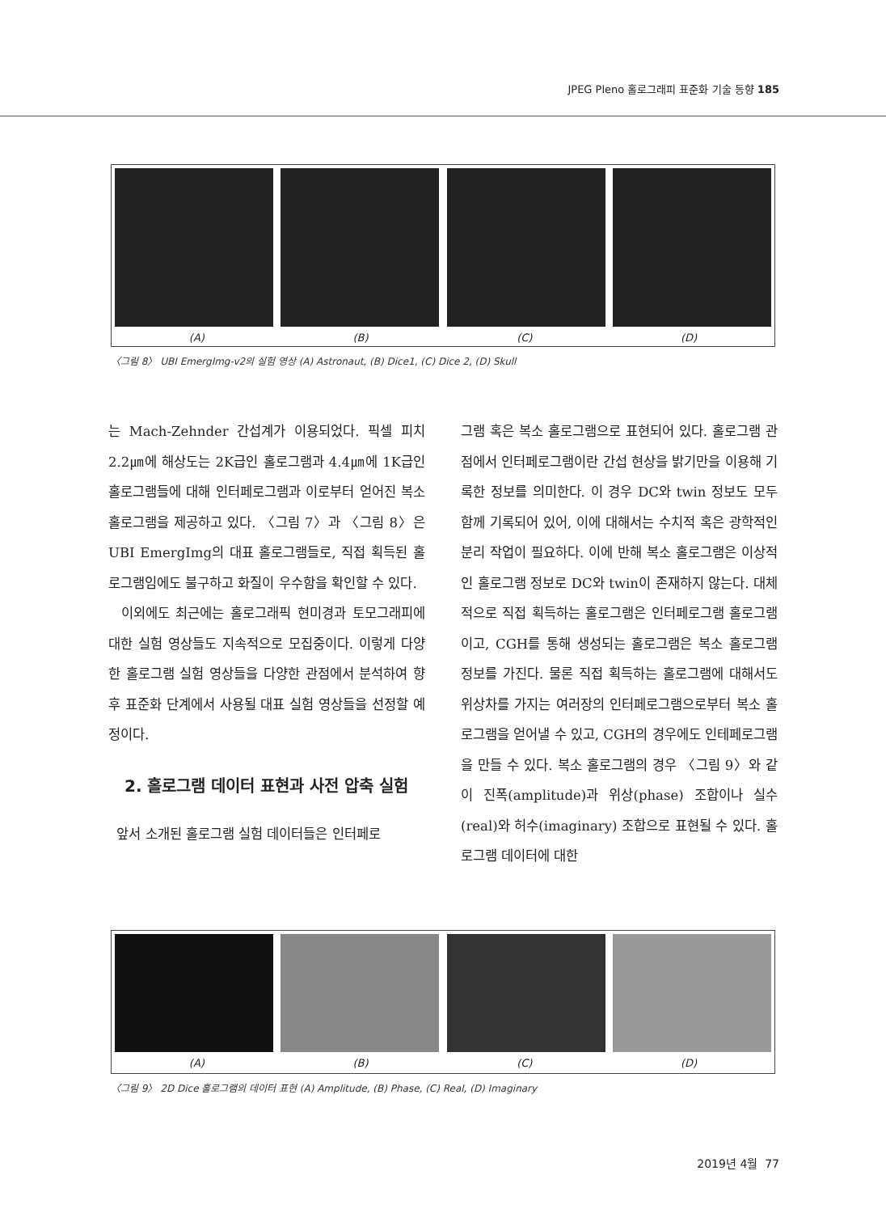JPEG Pleno 홀로그래피 표준화 기술 동향 185
(A) (B) (C) (D)
〈그림 8〉 UBI EmergImg-v2의 실험 영상 (A) Astronaut, (B) Dice1, (C) Dice 2, (D) Skull
는 Mach-Zehnder 간섭계가 이용되었다. 픽셀 피치 2.2㎛에 해상도는 2K급인 홀로그램과 4.4㎛에 1K급인 홀로그램들에 대해 인터페로그램과 이로부터 얻어진 복소 홀로그램을 제공하고 있다. 〈그림 7〉과 〈그림 8〉은 UBI EmergImg의 대표 홀로그램들로, 직접 획득된 홀로그램임에도 불구하고 화질이 우수함을 확인할 수 있다.
이외에도 최근에는 홀로그래픽 현미경과 토모그래피에 대한 실험 영상들도 지속적으로 모집중이다. 이렇게 다양한 홀로그램 실험 영상들을 다양한 관점에서 분석하여 향후 표준화 단계에서 사용될 대표 실험 영상들을 선정할 예정이다.
2. 홀로그램 데이터 표현과 사전 압축 실험
앞서 소개된 홀로그램 실험 데이터들은 인터페로
그램 혹은 복소 홀로그램으로 표현되어 있다. 홀로그램 관점에서 인터페로그램이란 간섭 현상을 밝기만을 이용해 기록한 정보를 의미한다. 이 경우 DC와 twin 정보도 모두 함께 기록되어 있어, 이에 대해서는 수치적 혹은 광학적인 분리 작업이 필요하다. 이에 반해 복소 홀로그램은 이상적인 홀로그램 정보로 DC와 twin이 존재하지 않는다. 대체적으로 직접 획득하는 홀로그램은 인터페로그램 홀로그램이고, CGH를 통해 생성되는 홀로그램은 복소 홀로그램 정보를 가진다. 물론 직접 획득하는 홀로그램에 대해서도 위상차를 가지는 여러장의 인터페로그램으로부터 복소 홀로그램을 얻어낼 수 있고, CGH의 경우에도 인테페로그램을 만들 수 있다. 복소 홀로그램의 경우 〈그림 9〉와 같이 진폭(amplitude)과 위상(phase) 조합이나 실수(real)와 허수(imaginary) 조합으로 표현될 수 있다. 홀로그램 데이터에 대한
(A) (B) (C) (D)
〈그림 9〉 2D Dice 홀로그램의 데이터 표현 (A) Amplitude, (B) Phase, (C) Real, (D) Imaginary
2019년 4월 77